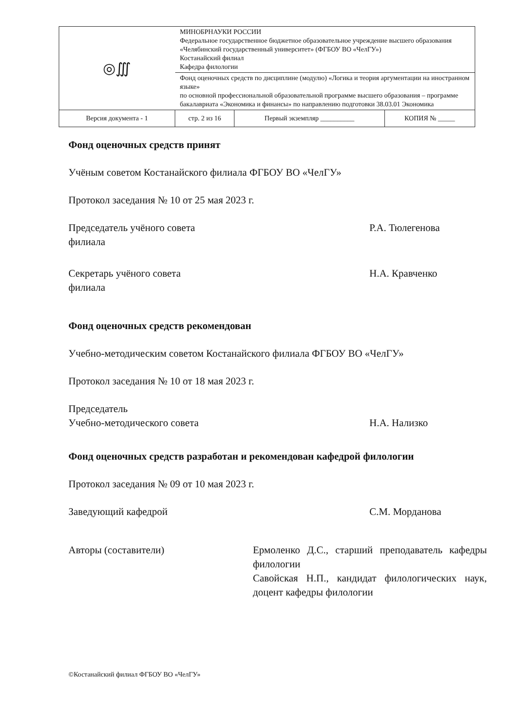| ◎∭ | МИНОБРНАУКИ РОССИИ Федеральное государственное бюджетное образовательное учреждение высшего образования «Челябинский государственный университет» (ФГБОУ ВО «ЧелГУ») Костанайский филиал Кафедра филологии | | |
| | Фонд оценочных средств по дисциплине (модулю) «Логика и теория аргументации на иностранном языке» по основной профессиональной образовательной программе высшего образования – программе бакалавриата «Экономика и финансы» по направлению подготовки 38.03.01 Экономика | | |
| Версия документа - 1 | стр. 2 из 16 | Первый экземпляр __________ | КОПИЯ № _____ |
Фонд оценочных средств принят
Учёным советом Костанайского филиала ФГБОУ ВО «ЧелГУ»
Протокол заседания № 10 от 25 мая 2023 г.
Председатель учёного совета
филиала
Р.А. Тюлегенова
Секретарь учёного совета
филиала
Н.А. Кравченко
Фонд оценочных средств рекомендован
Учебно-методическим советом Костанайского филиала ФГБОУ ВО «ЧелГУ»
Протокол заседания № 10 от 18 мая 2023 г.
Председатель
Учебно-методического совета
Н.А. Нализко
Фонд оценочных средств разработан и рекомендован кафедрой филологии
Протокол заседания № 09 от 10 мая 2023 г.
Заведующий кафедрой С.М. Морданова
Авторы (составители) Ермоленко Д.С., старший преподаватель кафедры филологии
Савойская Н.П., кандидат филологических наук, доцент кафедры филологии
©Костанайский филиал ФГБОУ ВО «ЧелГУ»